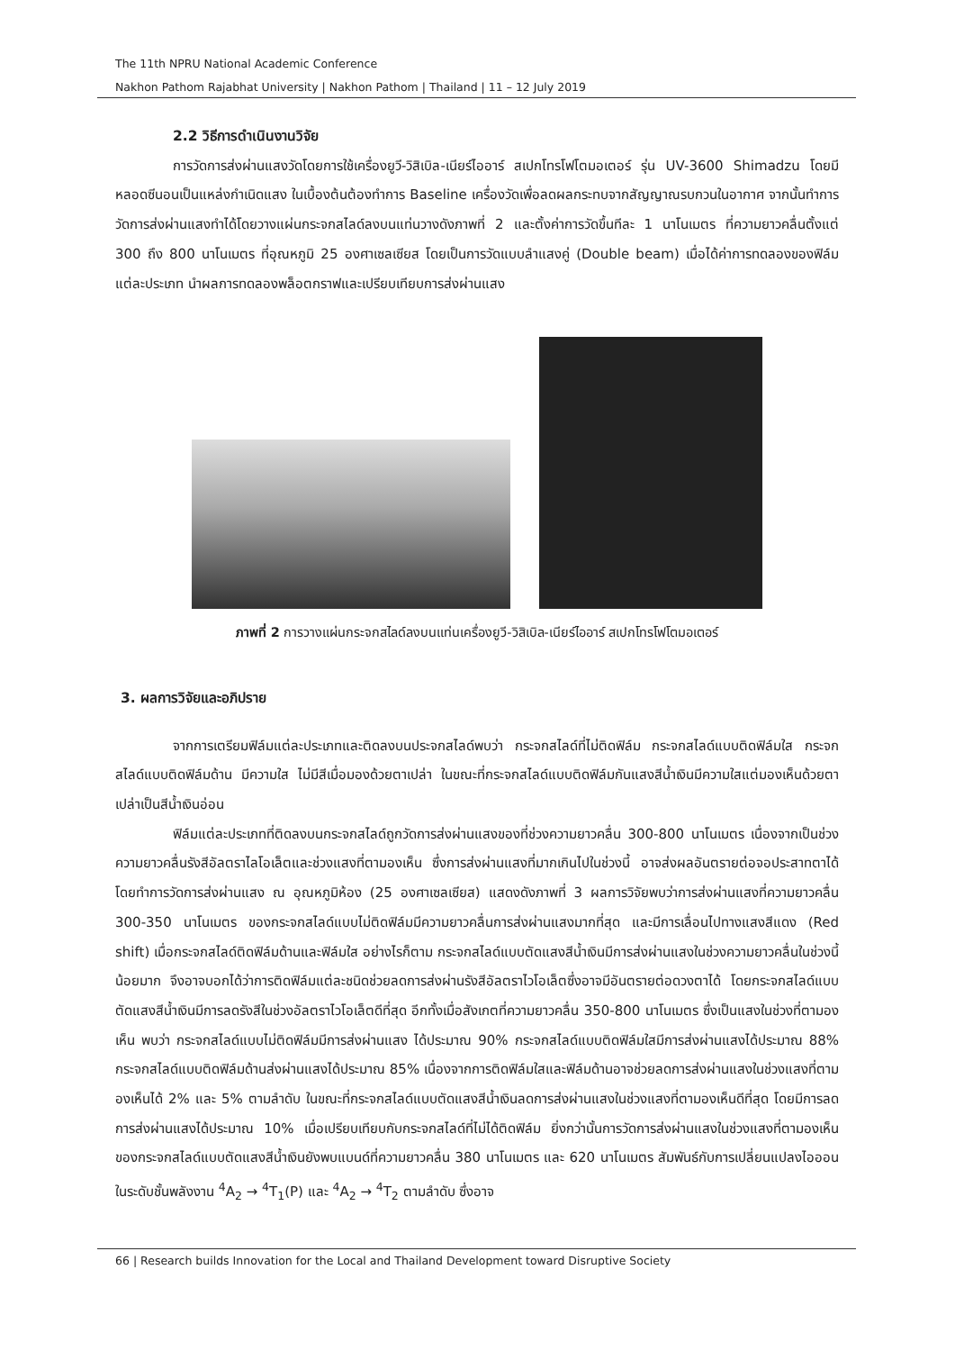The 11th NPRU National Academic Conference
Nakhon Pathom Rajabhat University | Nakhon Pathom | Thailand | 11 – 12 July 2019
2.2 วิธีการดำเนินงานวิจัย
การวัดการส่งผ่านแสงวัดโดยการใช้เครื่องยูวี-วิสิเบิล-เนียร์ไออาร์ สเปกโทรโฟโตมอเตอร์ รุ่น UV-3600 Shimadzu โดยมีหลอดซีนอนเป็นแหล่งกำเนิดแสง ในเบื้องต้นต้องทำการ Baseline เครื่องวัดเพื่อลดผลกระทบจากสัญญาณรบกวนในอากาศ จากนั้นทำการวัดการส่งผ่านแสงทำได้โดยวางแผ่นกระจกสไลด์ลงบนแท่นวางดังภาพที่ 2 และตั้งค่าการวัดขึ้นทีละ 1 นาโนเมตร ที่ความยาวคลื่นตั้งแต่ 300 ถึง 800 นาโนเมตร ที่อุณหภูมิ 25 องศาเซลเซียส โดยเป็นการวัดแบบลำแสงคู่ (Double beam) เมื่อได้ค่าการทดลองของฟิล์มแต่ละประเภท นำผลการทดลองพล็อตกราฟและเปรียบเทียบการส่งผ่านแสง
ภาพที่ 2 การวางแผ่นกระจกสไลด์ลงบนแท่นเครื่องยูวี-วิสิเบิล-เนียร์ไออาร์ สเปกโทรโฟโตมอเตอร์
3. ผลการวิจัยและอภิปราย
จากการเตรียมฟิล์มแต่ละประเภทและติดลงบนประจกสไลด์พบว่า กระจกสไลด์ที่ไม่ติดฟิล์ม กระจกสไลด์แบบติดฟิล์มใส กระจกสไลด์แบบติดฟิล์มด้าน มีความใส ไม่มีสีเมื่อมองด้วยตาเปล่า ในขณะที่กระจกสไลด์แบบติดฟิล์มกันแสงสีน้ำเงินมีความใสแต่มองเห็นด้วยตาเปล่าเป็นสีน้ำเงินอ่อน
ฟิล์มแต่ละประเภทที่ติดลงบนกระจกสไลด์ถูกวัดการส่งผ่านแสงของที่ช่วงความยาวคลื่น 300-800 นาโนเมตร เนื่องจากเป็นช่วงความยาวคลื่นรังสีอัลตราไลโอเล็ตและช่วงแสงที่ตามองเห็น ซึ่งการส่งผ่านแสงที่มากเกินไปในช่วงนี้ อาจส่งผลอันตรายต่อจอประสาทตาได้ โดยทำการวัดการส่งผ่านแสง ณ อุณหภูมิห้อง (25 องศาเซลเซียส) แสดงดังภาพที่ 3 ผลการวิจัยพบว่าการส่งผ่านแสงที่ความยาวคลื่น 300-350 นาโนเมตร ของกระจกสไลด์แบบไม่ติดฟิล์มมีความยาวคลื่นการส่งผ่านแสงมากที่สุด และมีการเลื่อนไปทางแสงสีแดง (Red shift) เมื่อกระจกสไลด์ติดฟิล์มด้านและฟิล์มใส อย่างไรก็ตาม กระจกสไลด์แบบตัดแสงสีน้ำเงินมีการส่งผ่านแสงในช่วงความยาวคลื่นในช่วงนี้น้อยมาก จึงอาจบอกได้ว่าการติดฟิล์มแต่ละชนิดช่วยลดการส่งผ่านรังสีอัลตราไวโอเล็ตซึ่งอาจมีอันตรายต่อดวงตาได้ โดยกระจกสไลด์แบบตัดแสงสีน้ำเงินมีการลดรังสีในช่วงอัลตราไวโอเล็ตดีที่สุด อีกทั้งเมื่อสังเกตที่ความยาวคลื่น 350-800 นาโนเมตร ซึ่งเป็นแสงในช่วงที่ตามองเห็น พบว่า กระจกสไลด์แบบไม่ติดฟิล์มมีการส่งผ่านแสง ได้ประมาณ 90% กระจกสไลด์แบบติดฟิล์มใสมีการส่งผ่านแสงได้ประมาณ 88% กระจกสไลด์แบบติดฟิล์มด้านส่งผ่านแสงได้ประมาณ 85% เนื่องจากการติดฟิล์มใสและฟิล์มด้านอาจช่วยลดการส่งผ่านแสงในช่วงแสงที่ตามองเห็นได้ 2% และ 5% ตามลำดับ ในขณะที่กระจกสไลด์แบบตัดแสงสีน้ำเงินลดการส่งผ่านแสงในช่วงแสงที่ตามองเห็นดีที่สุด โดยมีการลดการส่งผ่านแสงได้ประมาณ 10% เมื่อเปรียบเทียบกับกระจกสไลด์ที่ไม่ได้ติดฟิล์ม ยิ่งกว่านั้นการวัดการส่งผ่านแสงในช่วงแสงที่ตามองเห็นของกระจกสไลด์แบบตัดแสงสีน้ำเงินยังพบแบนด์ที่ความยาวคลื่น 380 นาโนเมตร และ 620 นาโนเมตร สัมพันธ์กับการเปลี่ยนแปลงไอออนในระดับชั้นพลังงาน <sup>4</sup>A<sub>2</sub> → <sup>4</sup>T<sub>1</sub>(P) และ <sup>4</sup>A<sub>2</sub> → <sup>4</sup>T<sub>2</sub> ตามลำดับ ซึ่งอาจ
66 | Research builds Innovation for the Local and Thailand Development toward Disruptive Society